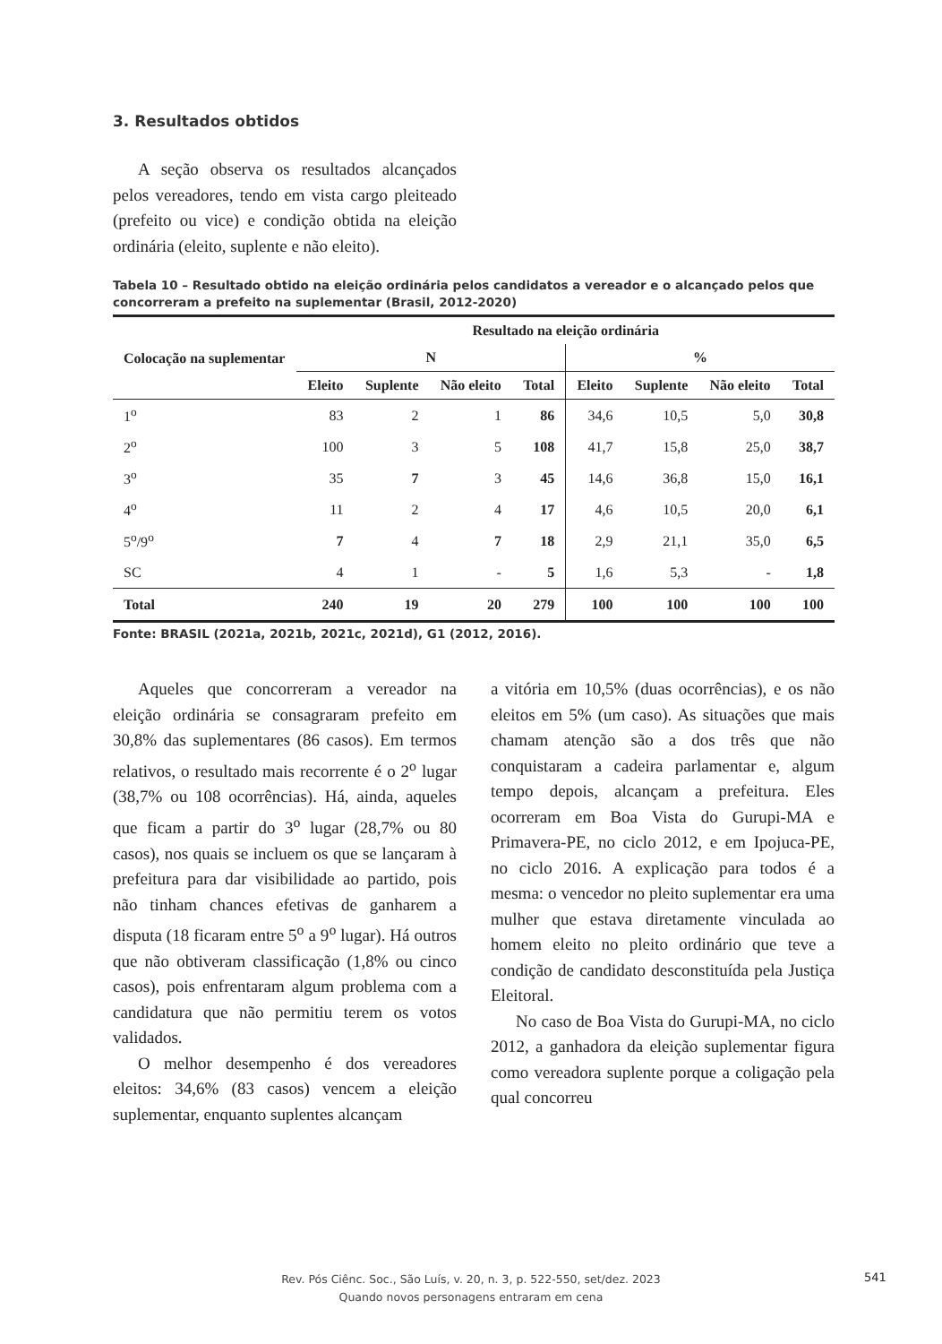3. Resultados obtidos
A seção observa os resultados alcançados pelos vereadores, tendo em vista cargo pleiteado (prefeito ou vice) e condição obtida na eleição ordinária (eleito, suplente e não eleito).
Tabela 10 – Resultado obtido na eleição ordinária pelos candidatos a vereador e o alcançado pelos que concorreram a prefeito na suplementar (Brasil, 2012-2020)
| Colocação na suplementar | Resultado na eleição ordinária | | | | | | | |
| --- | --- | --- | --- | --- | --- | --- | --- | --- |
| | N | | | | % | | | |
| | Eleito | Suplente | Não eleito | Total | Eleito | Suplente | Não eleito | Total |
| 1<sup>o</sup> | 83 | 2 | 1 | 86 | 34,6 | 10,5 | 5,0 | 30,8 |
| 2<sup>o</sup> | 100 | 3 | 5 | 108 | 41,7 | 15,8 | 25,0 | 38,7 |
| 3<sup>o</sup> | 35 | 7 | 3 | 45 | 14,6 | 36,8 | 15,0 | 16,1 |
| 4<sup>o</sup> | 11 | 2 | 4 | 17 | 4,6 | 10,5 | 20,0 | 6,1 |
| 5<sup>o</sup>/9<sup>o</sup> | 7 | 4 | 7 | 18 | 2,9 | 21,1 | 35,0 | 6,5 |
| SC | 4 | 1 | - | 5 | 1,6 | 5,3 | - | 1,8 |
| Total | 240 | 19 | 20 | 279 | 100 | 100 | 100 | 100 |
Fonte: BRASIL (2021a, 2021b, 2021c, 2021d), G1 (2012, 2016).
Aqueles que concorreram a vereador na eleição ordinária se consagraram prefeito em 30,8% das suplementares (86 casos). Em termos relativos, o resultado mais recorrente é o 2<sup>o</sup> lugar (38,7% ou 108 ocorrências). Há, ainda, aqueles que ficam a partir do 3<sup>o</sup> lugar (28,7% ou 80 casos), nos quais se incluem os que se lançaram à prefeitura para dar visibilidade ao partido, pois não tinham chances efetivas de ganharem a disputa (18 ficaram entre 5<sup>o</sup> a 9<sup>o</sup> lugar). Há outros que não obtiveram classificação (1,8% ou cinco casos), pois enfrentaram algum problema com a candidatura que não permitiu terem os votos validados.
O melhor desempenho é dos vereadores eleitos: 34,6% (83 casos) vencem a eleição suplementar, enquanto suplentes alcançam
a vitória em 10,5% (duas ocorrências), e os não eleitos em 5% (um caso). As situações que mais chamam atenção são a dos três que não conquistaram a cadeira parlamentar e, algum tempo depois, alcançam a prefeitura. Eles ocorreram em Boa Vista do Gurupi-MA e Primavera-PE, no ciclo 2012, e em Ipojuca-PE, no ciclo 2016. A explicação para todos é a mesma: o vencedor no pleito suplementar era uma mulher que estava diretamente vinculada ao homem eleito no pleito ordinário que teve a condição de candidato desconstituída pela Justiça Eleitoral.
No caso de Boa Vista do Gurupi-MA, no ciclo 2012, a ganhadora da eleição suplementar figura como vereadora suplente porque a coligação pela qual concorreu
Rev. Pós Ciênc. Soc., São Luís, v. 20, n. 3, p. 522-550, set/dez. 2023
Quando novos personagens entraram em cena
541